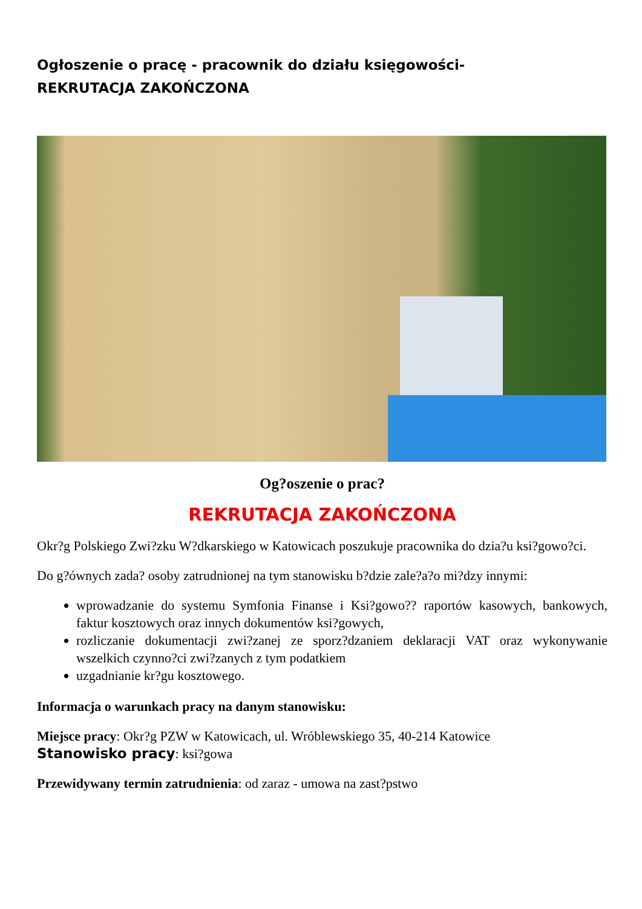Ogłoszenie o pracę - pracownik do działu księgowości-
REKRUTACJA ZAKOŃCZONA
Og?oszenie o prac?
REKRUTACJA ZAKOŃCZONA
Okr?g Polskiego Zwi?zku W?dkarskiego w Katowicach poszukuje pracownika do dzia?u ksi?gowo?ci.
Do g?ównych zada? osoby zatrudnionej na tym stanowisku b?dzie zale?a?o mi?dzy innymi:
wprowadzanie do systemu Symfonia Finanse i Ksi?gowo?? raportów kasowych, bankowych, faktur kosztowych oraz innych dokumentów ksi?gowych,
rozliczanie dokumentacji zwi?zanej ze sporz?dzaniem deklaracji VAT oraz wykonywanie wszelkich czynno?ci zwi?zanych z tym podatkiem
uzgadnianie kr?gu kosztowego.
Informacja o warunkach pracy na danym stanowisku:
Miejsce pracy: Okr?g PZW w Katowicach, ul. Wróblewskiego 35, 40-214 Katowice
Stanowisko pracy: ksi?gowa
Przewidywany termin zatrudnienia: od zaraz - umowa na zast?pstwo